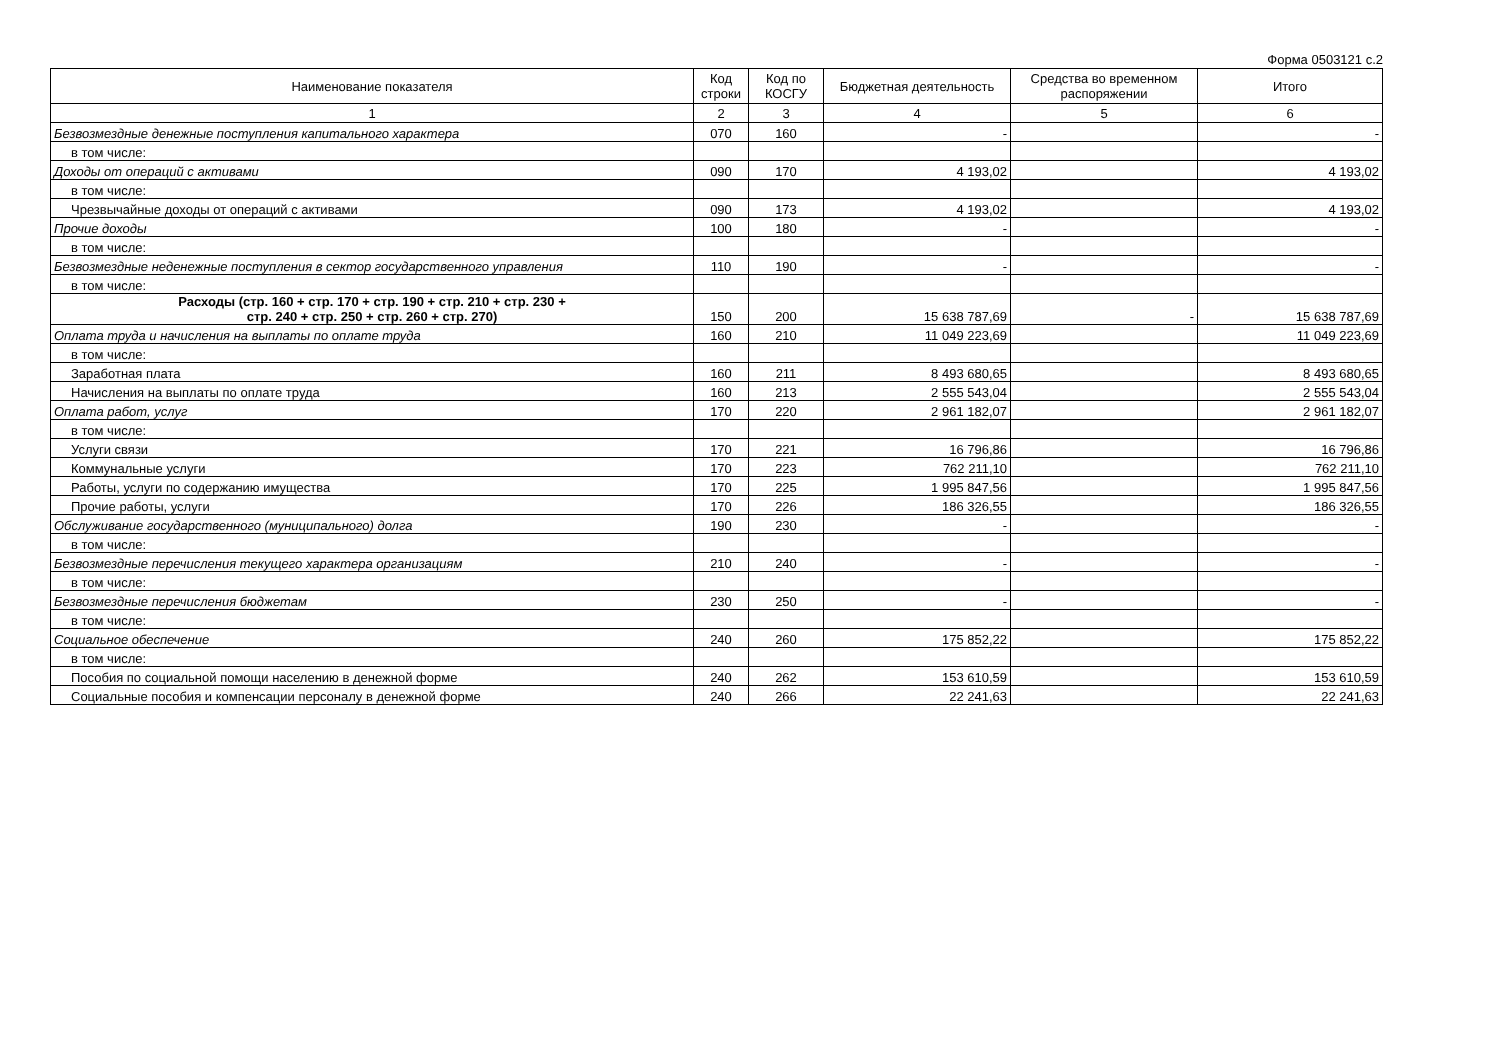Форма 0503121 с.2
| Наименование показателя | Код строки | Код по КОСГУ | Бюджетная деятельность | Средства во временном распоряжении | Итого |
| --- | --- | --- | --- | --- | --- |
| 1 | 2 | 3 | 4 | 5 | 6 |
| Безвозмездные денежные поступления капитального характера | 070 | 160 | - | | - |
| в том числе: | | | | | |
| Доходы от операций с активами | 090 | 170 | 4 193,02 | | 4 193,02 |
| в том числе: | | | | | |
| Чрезвычайные доходы от операций с активами | 090 | 173 | 4 193,02 | | 4 193,02 |
| Прочие доходы | 100 | 180 | - | | - |
| в том числе: | | | | | |
| Безвозмездные неденежные поступления в сектор государственного управления | 110 | 190 | - | | - |
| в том числе: | | | | | |
| Расходы (стр. 160 + стр. 170 + стр. 190 + стр. 210 + стр. 230 + стр. 240 + стр. 250 + стр. 260 + стр. 270) | 150 | 200 | 15 638 787,69 | - | 15 638 787,69 |
| Оплата труда и начисления на выплаты по оплате труда | 160 | 210 | 11 049 223,69 | | 11 049 223,69 |
| в том числе: | | | | | |
| Заработная плата | 160 | 211 | 8 493 680,65 | | 8 493 680,65 |
| Начисления на выплаты по оплате труда | 160 | 213 | 2 555 543,04 | | 2 555 543,04 |
| Оплата работ, услуг | 170 | 220 | 2 961 182,07 | | 2 961 182,07 |
| в том числе: | | | | | |
| Услуги связи | 170 | 221 | 16 796,86 | | 16 796,86 |
| Коммунальные услуги | 170 | 223 | 762 211,10 | | 762 211,10 |
| Работы, услуги по содержанию имущества | 170 | 225 | 1 995 847,56 | | 1 995 847,56 |
| Прочие работы, услуги | 170 | 226 | 186 326,55 | | 186 326,55 |
| Обслуживание государственного (муниципального) долга | 190 | 230 | - | | - |
| в том числе: | | | | | |
| Безвозмездные перечисления текущего характера организациям | 210 | 240 | - | | - |
| в том числе: | | | | | |
| Безвозмездные перечисления бюджетам | 230 | 250 | - | | - |
| в том числе: | | | | | |
| Социальное обеспечение | 240 | 260 | 175 852,22 | | 175 852,22 |
| в том числе: | | | | | |
| Пособия по социальной помощи населению в денежной форме | 240 | 262 | 153 610,59 | | 153 610,59 |
| Социальные пособия и компенсации персоналу в денежной форме | 240 | 266 | 22 241,63 | | 22 241,63 |